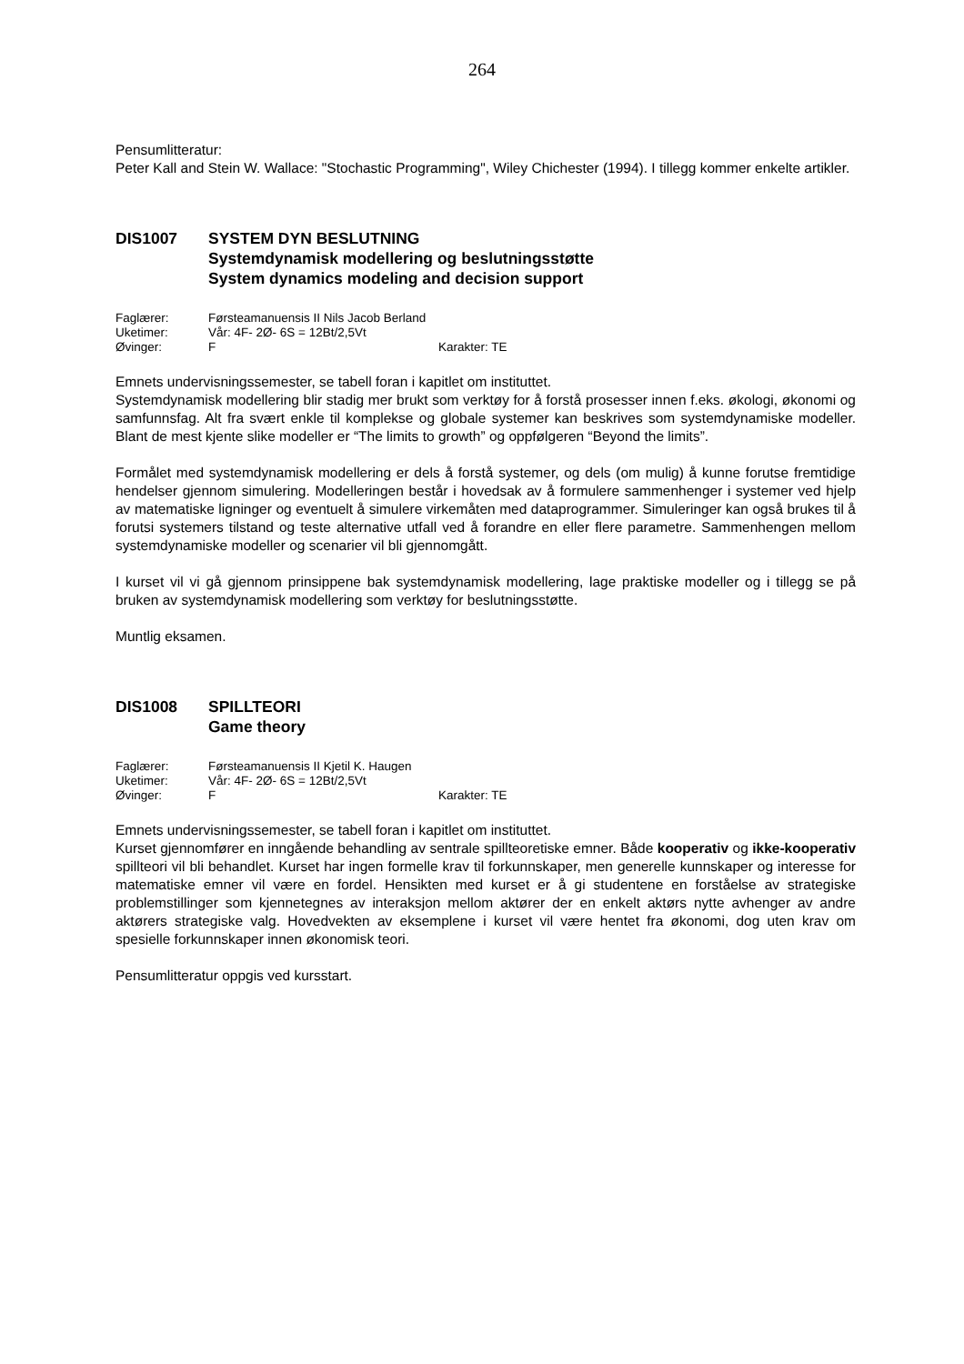264
Pensumlitteratur:
Peter Kall and Stein W. Wallace: "Stochastic Programming", Wiley Chichester (1994). I tillegg kommer enkelte artikler.
DIS1007 SYSTEM DYN BESLUTNING
Systemdynamisk modellering og beslutningsstøtte
System dynamics modeling and decision support
| Faglærer: | Førsteamanuensis II Nils Jacob Berland | |
| Uketimer: | Vår: 4F- 2Ø- 6S = 12Bt/2,5Vt | |
| Øvinger: | F | Karakter: TE |
Emnets undervisningssemester, se tabell foran i kapitlet om instituttet.
Systemdynamisk modellering blir stadig mer brukt som verktøy for å forstå prosesser innen f.eks. økologi, økonomi og samfunnsfag. Alt fra svært enkle til komplekse og globale systemer kan beskrives som systemdynamiske modeller. Blant de mest kjente slike modeller er “The limits to growth” og oppfølgeren “Beyond the limits”.
Formålet med systemdynamisk modellering er dels å forstå systemer, og dels (om mulig) å kunne forutse fremtidige hendelser gjennom simulering. Modelleringen består i hovedsak av å formulere sammenhenger i systemer ved hjelp av matematiske ligninger og eventuelt å simulere virkemåten med dataprogrammer. Simuleringer kan også brukes til å forutsi systemers tilstand og teste alternative utfall ved å forandre en eller flere parametre. Sammenhengen mellom systemdynamiske modeller og scenarier vil bli gjennomgått.
I kurset vil vi gå gjennom prinsippene bak systemdynamisk modellering, lage praktiske modeller og i tillegg se på bruken av systemdynamisk modellering som verktøy for beslutningsstøtte.
Muntlig eksamen.
DIS1008 SPILLTEORI
Game theory
| Faglærer: | Førsteamanuensis II Kjetil K. Haugen | |
| Uketimer: | Vår: 4F- 2Ø- 6S = 12Bt/2,5Vt | |
| Øvinger: | F | Karakter: TE |
Emnets undervisningssemester, se tabell foran i kapitlet om instituttet.
Kurset gjennomfører en inngående behandling av sentrale spillteoretiske emner. Både kooperativ og ikke-kooperativ spillteori vil bli behandlet. Kurset har ingen formelle krav til forkunnskaper, men generelle kunnskaper og interesse for matematiske emner vil være en fordel. Hensikten med kurset er å gi studentene en forståelse av strategiske problemstillinger som kjennetegnes av interaksjon mellom aktører der en enkelt aktørs nytte avhenger av andre aktørers strategiske valg. Hovedvekten av eksemplene i kurset vil være hentet fra økonomi, dog uten krav om spesielle forkunnskaper innen økonomisk teori.
Pensumlitteratur oppgis ved kursstart.